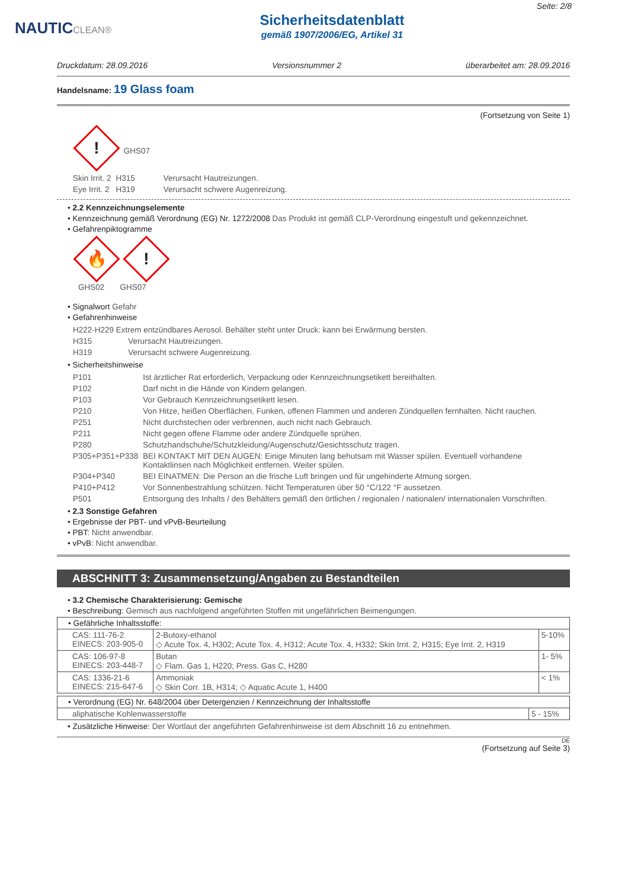NAUTICCLEAN®
Sicherheitsdatenblatt
gemäß 1907/2006/EG, Artikel 31
Seite: 2/8
Druckdatum: 28.09.2016 Versionsnummer 2 überarbeitet am: 28.09.2016
Handelsname: 19 Glass foam
(Fortsetzung von Seite 1)
! GHS07
| Skin Irrit. 2 | H315 | Verursacht Hautreizungen. |
| Eye Irrit. 2 | H319 | Verursacht schwere Augenreizung. |
• 2.2 Kennzeichnungselemente
• Kennzeichnung gemäß Verordnung (EG) Nr. 1272/2008 Das Produkt ist gemäß CLP-Verordnung eingestuft und gekennzeichnet.
• Gefahrenpiktogramme
🔥!
GHS02 GHS07
• Signalwort Gefahr
• Gefahrenhinweise
| H222-H229 Extrem entzündbares Aerosol. Behälter steht unter Druck: kann bei Erwärmung bersten. | |
| H315 | Verursacht Hautreizungen. |
| H319 | Verursacht schwere Augenreizung. |
• Sicherheitshinweise
| P101 | Ist ärztlicher Rat erforderlich, Verpackung oder Kennzeichnungsetikett bereithalten. |
| P102 | Darf nicht in die Hände von Kindern gelangen. |
| P103 | Vor Gebrauch Kennzeichnungsetikett lesen. |
| P210 | Von Hitze, heißen Oberflächen, Funken, offenen Flammen und anderen Zündquellen fernhalten. Nicht rauchen. |
| P251 | Nicht durchstechen oder verbrennen, auch nicht nach Gebrauch. |
| P211 | Nicht gegen offene Flamme oder andere Zündquelle sprühen. |
| P280 | Schutzhandschuhe/Schutzkleidung/Augenschutz/Gesichtsschutz tragen. |
| P305+P351+P338 | BEI KONTAKT MIT DEN AUGEN: Einige Minuten lang behutsam mit Wasser spülen. Eventuell vorhandene Kontaktlinsen nach Möglichkeit entfernen. Weiter spülen. |
| P304+P340 | BEI EINATMEN: Die Person an die frische Luft bringen und für ungehinderte Atmung sorgen. |
| P410+P412 | Vor Sonnenbestrahlung schützen. Nicht Temperaturen über 50 °C/122 °F aussetzen. |
| P501 | Entsorgung des Inhalts / des Behälters gemäß den örtlichen / regionalen / nationalen/ internationalen Vorschriften. |
• 2.3 Sonstige Gefahren
• Ergebnisse der PBT- und vPvB-Beurteilung
• PBT: Nicht anwendbar.
• vPvB: Nicht anwendbar.
ABSCHNITT 3: Zusammensetzung/Angaben zu Bestandteilen
• 3.2 Chemische Charakterisierung: Gemische
• Beschreibung: Gemisch aus nachfolgend angeführten Stoffen mit ungefährlichen Beimengungen.
| • Gefährliche Inhaltsstoffe: | | |
| CAS: 111-76-2 EINECS: 203-905-0 | 2-Butoxy-ethanol ◇ Acute Tox. 4, H302; Acute Tox. 4, H312; Acute Tox. 4, H332; Skin Irrit. 2, H315; Eye Irrit. 2, H319 | 5-10% |
| CAS: 106-97-8 EINECS: 203-448-7 | Butan ◇ Flam. Gas 1, H220; Press. Gas C, H280 | 1- 5% |
| CAS: 1336-21-6 EINECS: 215-647-6 | Ammoniak ◇ Skin Corr. 1B, H314; ◇ Aquatic Acute 1, H400 | < 1% |
| • Verordnung (EG) Nr. 648/2004 über Detergenzien / Kennzeichnung der Inhaltsstoffe | |
| aliphatische Kohlenwasserstoffe | 5 - 15% |
• Zusätzliche Hinweise: Der Wortlaut der angeführten Gefahrenhinweise ist dem Abschnitt 16 zu entnehmen.
DE
(Fortsetzung auf Seite 3)